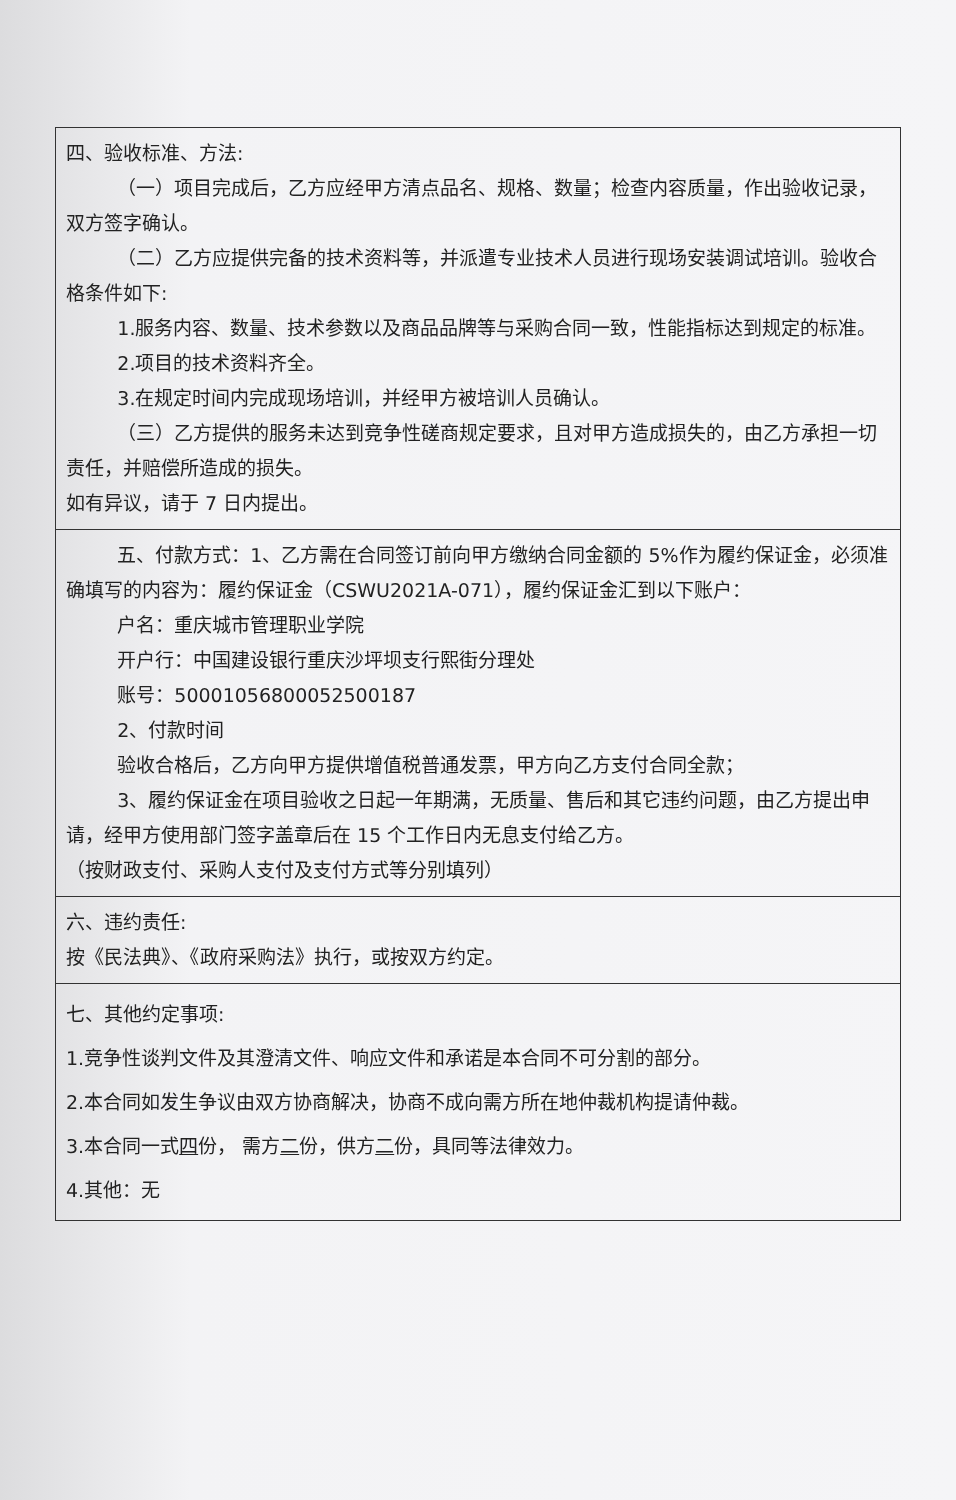| 四、验收标准、方法: （一）项目完成后，乙方应经甲方清点品名、规格、数量；检查内容质量，作出验收记录，双方签字确认。 （二）乙方应提供完备的技术资料等，并派遣专业技术人员进行现场安装调试培训。验收合格条件如下: 1.服务内容、数量、技术参数以及商品品牌等与采购合同一致，性能指标达到规定的标准。 2.项目的技术资料齐全。 3.在规定时间内完成现场培训，并经甲方被培训人员确认。 （三）乙方提供的服务未达到竞争性磋商规定要求，且对甲方造成损失的，由乙方承担一切责任，并赔偿所造成的损失。 如有异议，请于 7 日内提出。 |
| 五、付款方式：1、乙方需在合同签订前向甲方缴纳合同金额的 5%作为履约保证金，必须准确填写的内容为：履约保证金（CSWU2021A-071），履约保证金汇到以下账户： 户名：重庆城市管理职业学院 开户行：中国建设银行重庆沙坪坝支行熙街分理处 账号：50001056800052500187 2、付款时间 验收合格后，乙方向甲方提供增值税普通发票，甲方向乙方支付合同全款； 3、履约保证金在项目验收之日起一年期满，无质量、售后和其它违约问题，由乙方提出申请，经甲方使用部门签字盖章后在 15 个工作日内无息支付给乙方。 （按财政支付、采购人支付及支付方式等分别填列） |
| 六、违约责任: 按《民法典》、《政府采购法》执行，或按双方约定。 |
| 七、其他约定事项: 1.竞争性谈判文件及其澄清文件、响应文件和承诺是本合同不可分割的部分。 2.本合同如发生争议由双方协商解决，协商不成向需方所在地仲裁机构提请仲裁。 3.本合同一式 四 份， 需方 二 份，供方 二 份，具同等法律效力。 4.其他：无 |